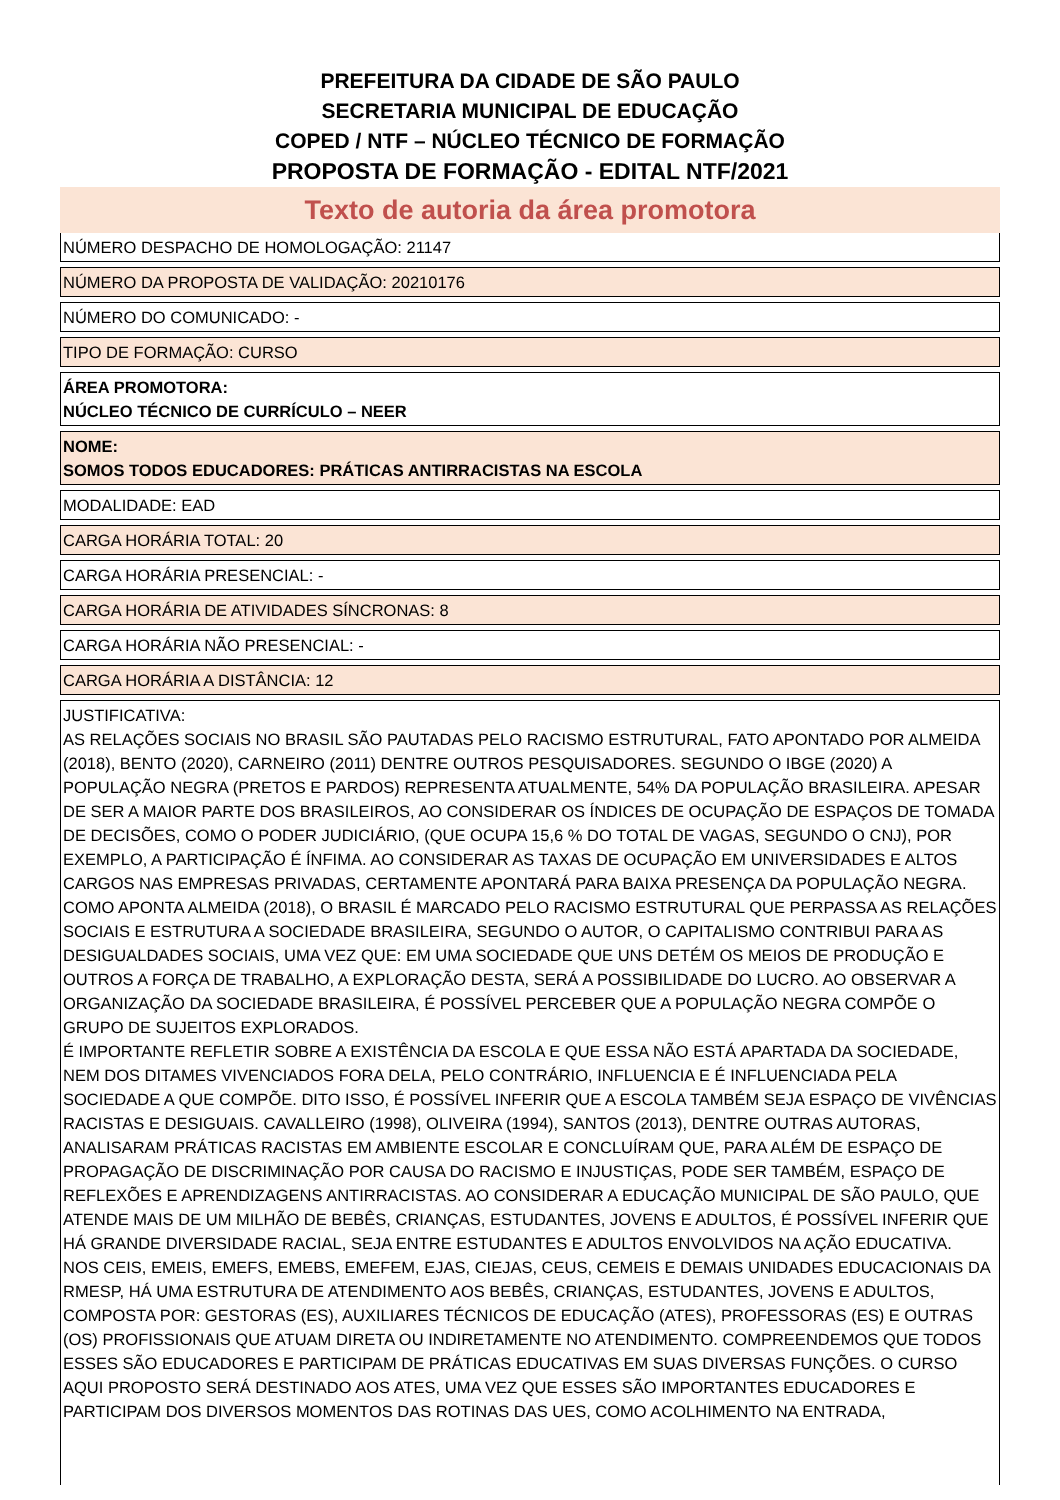PREFEITURA DA CIDADE DE SÃO PAULO
SECRETARIA MUNICIPAL DE EDUCAÇÃO
COPED / NTF – NÚCLEO TÉCNICO DE FORMAÇÃO
PROPOSTA DE FORMAÇÃO - EDITAL NTF/2021
Texto de autoria da área promotora
NÚMERO DESPACHO DE HOMOLOGAÇÃO: 21147
NÚMERO DA PROPOSTA DE VALIDAÇÃO: 20210176
NÚMERO DO COMUNICADO: -
TIPO DE FORMAÇÃO: CURSO
ÁREA PROMOTORA:
NÚCLEO TÉCNICO DE CURRÍCULO – NEER
NOME:
SOMOS TODOS EDUCADORES: PRÁTICAS ANTIRRACISTAS NA ESCOLA
MODALIDADE: EAD
CARGA HORÁRIA TOTAL: 20
CARGA HORÁRIA PRESENCIAL: -
CARGA HORÁRIA DE ATIVIDADES SÍNCRONAS: 8
CARGA HORÁRIA NÃO PRESENCIAL: -
CARGA HORÁRIA A DISTÂNCIA: 12
JUSTIFICATIVA:
AS RELAÇÕES SOCIAIS NO BRASIL SÃO PAUTADAS PELO RACISMO ESTRUTURAL, FATO APONTADO POR ALMEIDA (2018), BENTO (2020), CARNEIRO (2011) DENTRE OUTROS PESQUISADORES. SEGUNDO O IBGE (2020) A POPULAÇÃO NEGRA (PRETOS E PARDOS) REPRESENTA ATUALMENTE, 54% DA POPULAÇÃO BRASILEIRA. APESAR DE SER A MAIOR PARTE DOS BRASILEIROS, AO CONSIDERAR OS ÍNDICES DE OCUPAÇÃO DE ESPAÇOS DE TOMADA DE DECISÕES, COMO O PODER JUDICIÁRIO, (QUE OCUPA 15,6 % DO TOTAL DE VAGAS, SEGUNDO O CNJ), POR EXEMPLO, A PARTICIPAÇÃO É ÍNFIMA. AO CONSIDERAR AS TAXAS DE OCUPAÇÃO EM UNIVERSIDADES E ALTOS CARGOS NAS EMPRESAS PRIVADAS, CERTAMENTE APONTARÁ PARA BAIXA PRESENÇA DA POPULAÇÃO NEGRA.
COMO APONTA ALMEIDA (2018), O BRASIL É MARCADO PELO RACISMO ESTRUTURAL QUE PERPASSA AS RELAÇÕES SOCIAIS E ESTRUTURA A SOCIEDADE BRASILEIRA, SEGUNDO O AUTOR, O CAPITALISMO CONTRIBUI PARA AS DESIGUALDADES SOCIAIS, UMA VEZ QUE: EM UMA SOCIEDADE QUE UNS DETÉM OS MEIOS DE PRODUÇÃO E OUTROS A FORÇA DE TRABALHO, A EXPLORAÇÃO DESTA, SERÁ A POSSIBILIDADE DO LUCRO. AO OBSERVAR A ORGANIZAÇÃO DA SOCIEDADE BRASILEIRA, É POSSÍVEL PERCEBER QUE A POPULAÇÃO NEGRA COMPÕE O GRUPO DE SUJEITOS EXPLORADOS.
É IMPORTANTE REFLETIR SOBRE A EXISTÊNCIA DA ESCOLA E QUE ESSA NÃO ESTÁ APARTADA DA SOCIEDADE, NEM DOS DITAMES VIVENCIADOS FORA DELA, PELO CONTRÁRIO, INFLUENCIA E É INFLUENCIADA PELA SOCIEDADE A QUE COMPÕE. DITO ISSO, É POSSÍVEL INFERIR QUE A ESCOLA TAMBÉM SEJA ESPAÇO DE VIVÊNCIAS RACISTAS E DESIGUAIS. CAVALLEIRO (1998), OLIVEIRA (1994), SANTOS (2013), DENTRE OUTRAS AUTORAS, ANALISARAM PRÁTICAS RACISTAS EM AMBIENTE ESCOLAR E CONCLUÍRAM QUE, PARA ALÉM DE ESPAÇO DE PROPAGAÇÃO DE DISCRIMINAÇÃO POR CAUSA DO RACISMO E INJUSTIÇAS, PODE SER TAMBÉM, ESPAÇO DE REFLEXÕES E APRENDIZAGENS ANTIRRACISTAS. AO CONSIDERAR A EDUCAÇÃO MUNICIPAL DE SÃO PAULO, QUE ATENDE MAIS DE UM MILHÃO DE BEBÊS, CRIANÇAS, ESTUDANTES, JOVENS E ADULTOS, É POSSÍVEL INFERIR QUE HÁ GRANDE DIVERSIDADE RACIAL, SEJA ENTRE ESTUDANTES E ADULTOS ENVOLVIDOS NA AÇÃO EDUCATIVA.
NOS CEIS, EMEIS, EMEFS, EMEBS, EMEFEM, EJAS, CIEJAS, CEUS, CEMEIS E DEMAIS UNIDADES EDUCACIONAIS DA RMESP, HÁ UMA ESTRUTURA DE ATENDIMENTO AOS BEBÊS, CRIANÇAS, ESTUDANTES, JOVENS E ADULTOS, COMPOSTA POR: GESTORAS (ES), AUXILIARES TÉCNICOS DE EDUCAÇÃO (ATES), PROFESSORAS (ES) E OUTRAS (OS) PROFISSIONAIS QUE ATUAM DIRETA OU INDIRETAMENTE NO ATENDIMENTO. COMPREENDEMOS QUE TODOS ESSES SÃO EDUCADORES E PARTICIPAM DE PRÁTICAS EDUCATIVAS EM SUAS DIVERSAS FUNÇÕES. O CURSO AQUI PROPOSTO SERÁ DESTINADO AOS ATES, UMA VEZ QUE ESSES SÃO IMPORTANTES EDUCADORES E PARTICIPAM DOS DIVERSOS MOMENTOS DAS ROTINAS DAS UES, COMO ACOLHIMENTO NA ENTRADA,